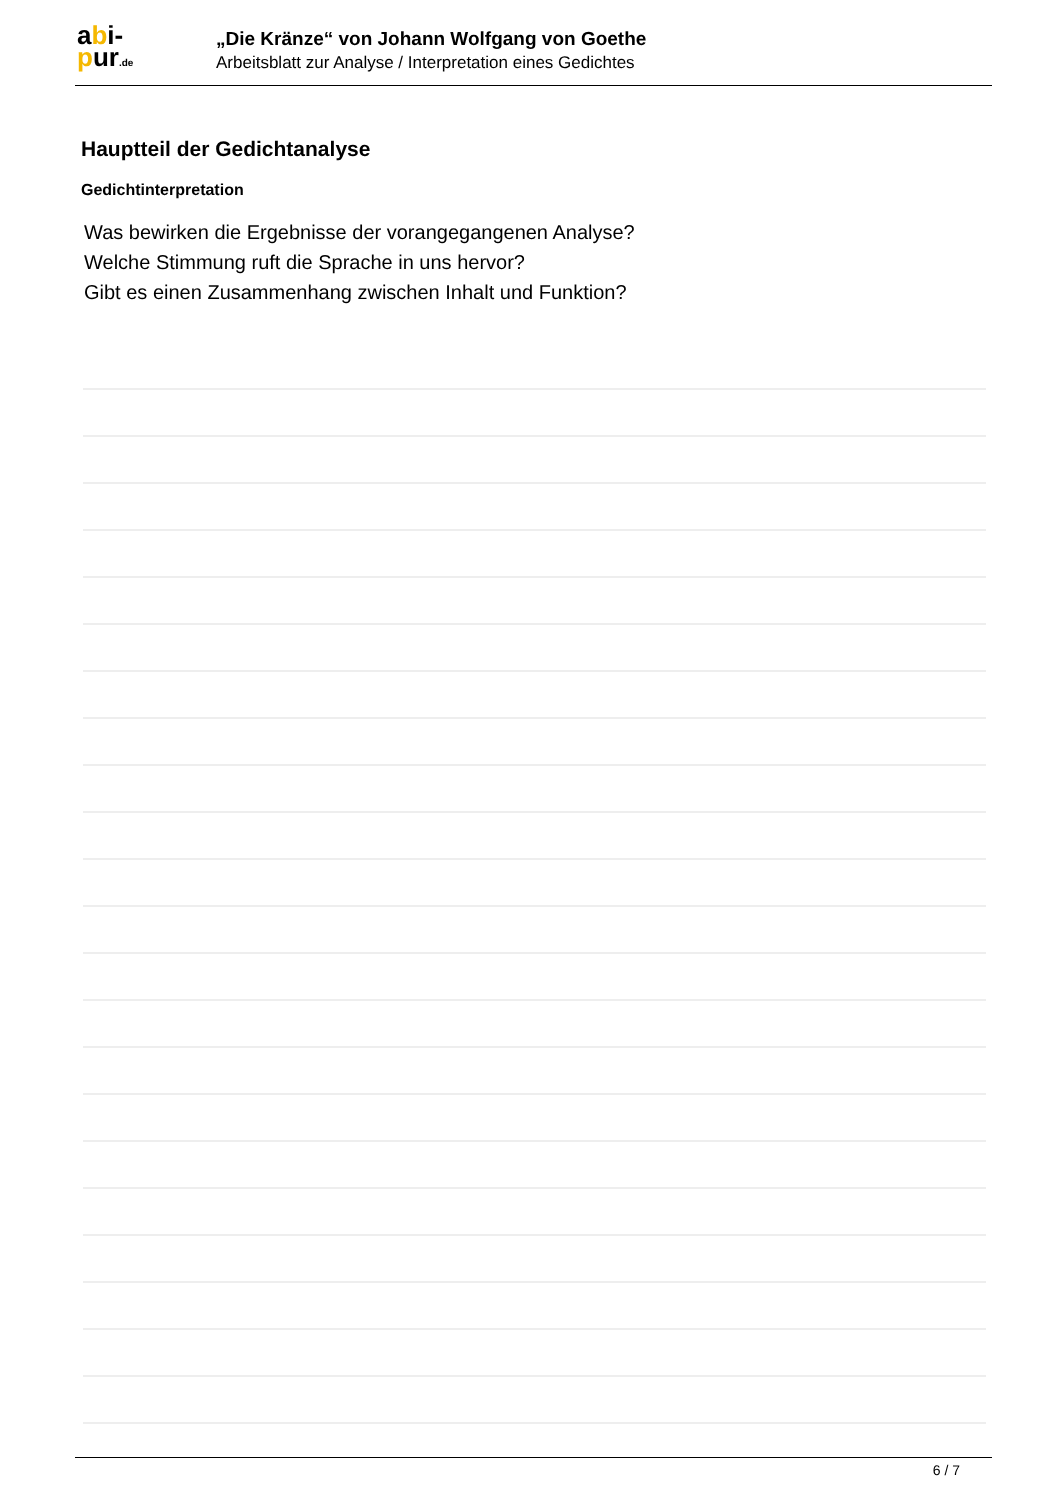abi-
pur.de
„Die Kränze“ von Johann Wolfgang von Goethe
Arbeitsblatt zur Analyse / Interpretation eines Gedichtes
Hauptteil der Gedichtanalyse
Gedichtinterpretation
Was bewirken die Ergebnisse der vorangegangenen Analyse?
Welche Stimmung ruft die Sprache in uns hervor?
Gibt es einen Zusammenhang zwischen Inhalt und Funktion?
6 / 7